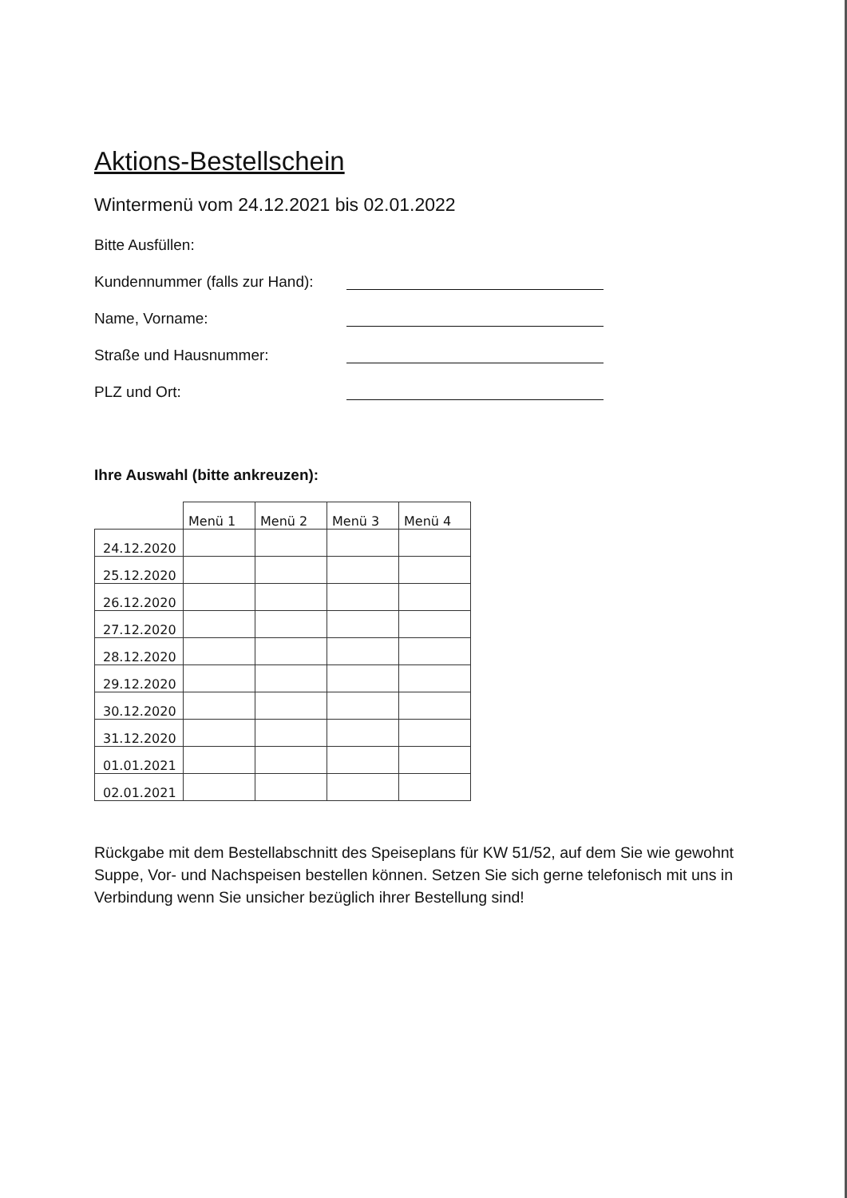Aktions-Bestellschein
Wintermenü vom 24.12.2021 bis 02.01.2022
Bitte Ausfüllen:
Kundennummer (falls zur Hand):
Name, Vorname:
Straße und Hausnummer:
PLZ und Ort:
Ihre Auswahl (bitte ankreuzen):
| | Menü 1 | Menü 2 | Menü 3 | Menü 4 |
| --- | --- | --- | --- | --- |
| 24.12.2020 | | | | |
| 25.12.2020 | | | | |
| 26.12.2020 | | | | |
| 27.12.2020 | | | | |
| 28.12.2020 | | | | |
| 29.12.2020 | | | | |
| 30.12.2020 | | | | |
| 31.12.2020 | | | | |
| 01.01.2021 | | | | |
| 02.01.2021 | | | | |
Rückgabe mit dem Bestellabschnitt des Speiseplans für KW 51/52, auf dem Sie wie gewohnt Suppe, Vor- und Nachspeisen bestellen können. Setzen Sie sich gerne telefonisch mit uns in Verbindung wenn Sie unsicher bezüglich ihrer Bestellung sind!